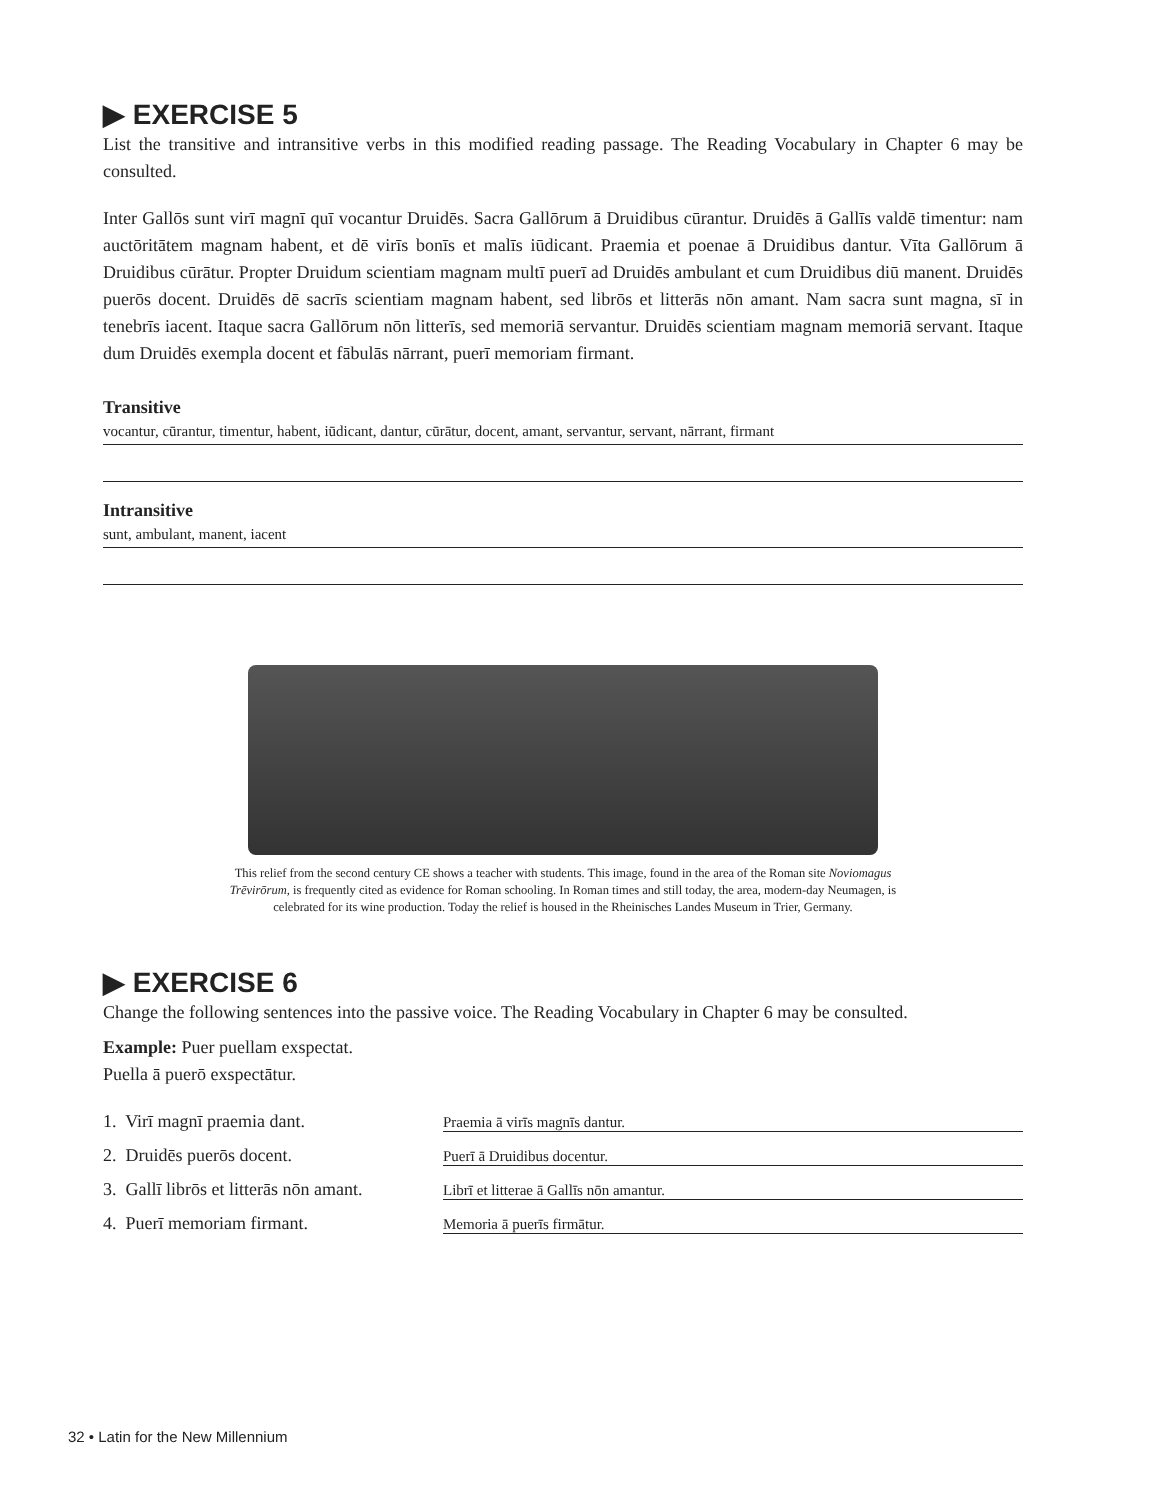▶ EXERCISE 5
List the transitive and intransitive verbs in this modified reading passage. The Reading Vocabulary in Chapter 6 may be consulted.
Inter Gallōs sunt virī magnī quī vocantur Druidēs. Sacra Gallōrum ā Druidibus cūrantur. Druidēs ā Gallīs valdē timentur: nam auctōritātem magnam habent, et dē virīs bonīs et malīs iūdicant. Praemia et poenae ā Druidibus dantur. Vīta Gallōrum ā Druidibus cūrātur. Propter Druidum scientiam magnam multī puerī ad Druidēs ambulant et cum Druidibus diū manent. Druidēs puerōs docent. Druidēs dē sacrīs scientiam magnam habent, sed librōs et litterās nōn amant. Nam sacra sunt magna, sī in tenebrīs iacent. Itaque sacra Gallōrum nōn litterīs, sed memoriā servantur. Druidēs scientiam magnam memoriā servant. Itaque dum Druidēs exempla docent et fābulās nārrant, puerī memoriam firmant.
Transitive
vocantur, cūrantur, timentur, habent, iūdicant, dantur, cūrātur, docent, amant, servantur, servant, nārrant, firmant
Intransitive
sunt, ambulant, manent, iacent
This relief from the second century CE shows a teacher with students. This image, found in the area of the Roman site Noviomagus Trēvirōrum, is frequently cited as evidence for Roman schooling. In Roman times and still today, the area, modern-day Neumagen, is celebrated for its wine production. Today the relief is housed in the Rheinisches Landes Museum in Trier, Germany.
▶ EXERCISE 6
Change the following sentences into the passive voice. The Reading Vocabulary in Chapter 6 may be consulted.
Example: Puer puellam exspectat.
Puella ā puerō exspectātur.
1. Virī magnī praemia dant. Praemia ā virīs magnīs dantur.
2. Druidēs puerōs docent. Puerī ā Druidibus docentur.
3. Gallī librōs et litterās nōn amant. Librī et litterae ā Gallīs nōn amantur.
4. Puerī memoriam firmant. Memoria ā puerīs firmātur.
32 • Latin for the New Millennium